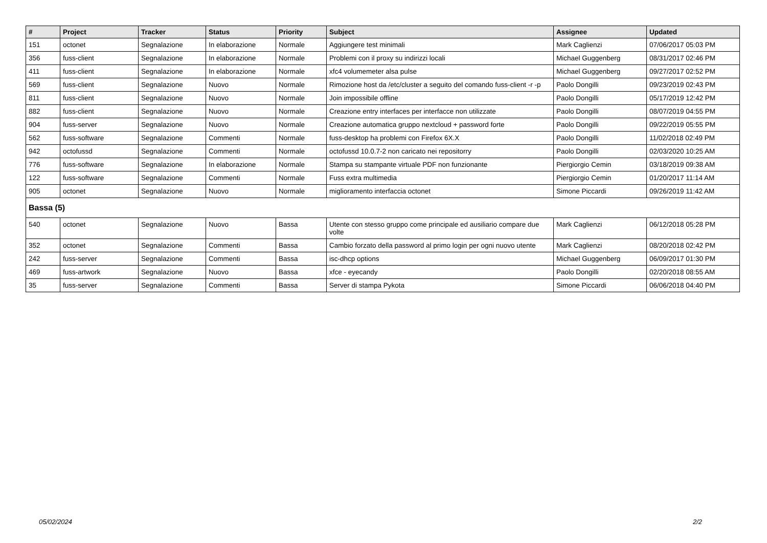| # | Project | Tracker | Status | Priority | Subject | Assignee | Updated |
| --- | --- | --- | --- | --- | --- | --- | --- |
| 151 | octonet | Segnalazione | In elaborazione | Normale | Aggiungere test minimali | Mark Caglienzi | 07/06/2017 05:03 PM |
| 356 | fuss-client | Segnalazione | In elaborazione | Normale | Problemi con il proxy su indirizzi locali | Michael Guggenberg | 08/31/2017 02:46 PM |
| 411 | fuss-client | Segnalazione | In elaborazione | Normale | xfc4 volumemeter alsa pulse | Michael Guggenberg | 09/27/2017 02:52 PM |
| 569 | fuss-client | Segnalazione | Nuovo | Normale | Rimozione host da /etc/cluster a seguito del comando fuss-client -r -p | Paolo Dongilli | 09/23/2019 02:43 PM |
| 811 | fuss-client | Segnalazione | Nuovo | Normale | Join impossibile offline | Paolo Dongilli | 05/17/2019 12:42 PM |
| 882 | fuss-client | Segnalazione | Nuovo | Normale | Creazione entry interfaces per interfacce non utilizzate | Paolo Dongilli | 08/07/2019 04:55 PM |
| 904 | fuss-server | Segnalazione | Nuovo | Normale | Creazione automatica gruppo nextcloud + password forte | Paolo Dongilli | 09/22/2019 05:55 PM |
| 562 | fuss-software | Segnalazione | Commenti | Normale | fuss-desktop ha problemi con Firefox 6X.X | Paolo Dongilli | 11/02/2018 02:49 PM |
| 942 | octofussd | Segnalazione | Commenti | Normale | octofussd 10.0.7-2 non caricato nei repositorry | Paolo Dongilli | 02/03/2020 10:25 AM |
| 776 | fuss-software | Segnalazione | In elaborazione | Normale | Stampa su stampante virtuale PDF non funzionante | Piergiorgio Cemin | 03/18/2019 09:38 AM |
| 122 | fuss-software | Segnalazione | Commenti | Normale | Fuss extra multimedia | Piergiorgio Cemin | 01/20/2017 11:14 AM |
| 905 | octonet | Segnalazione | Nuovo | Normale | miglioramento interfaccia octonet | Simone Piccardi | 09/26/2019 11:42 AM |
| Bassa (5) | | | | | | | |
| 540 | octonet | Segnalazione | Nuovo | Bassa | Utente con stesso gruppo come principale ed ausiliario compare due volte | Mark Caglienzi | 06/12/2018 05:28 PM |
| 352 | octonet | Segnalazione | Commenti | Bassa | Cambio forzato della password al primo login per ogni nuovo utente | Mark Caglienzi | 08/20/2018 02:42 PM |
| 242 | fuss-server | Segnalazione | Commenti | Bassa | isc-dhcp options | Michael Guggenberg | 06/09/2017 01:30 PM |
| 469 | fuss-artwork | Segnalazione | Nuovo | Bassa | xfce - eyecandy | Paolo Dongilli | 02/20/2018 08:55 AM |
| 35 | fuss-server | Segnalazione | Commenti | Bassa | Server di stampa Pykota | Simone Piccardi | 06/06/2018 04:40 PM |
05/02/2024 2/2